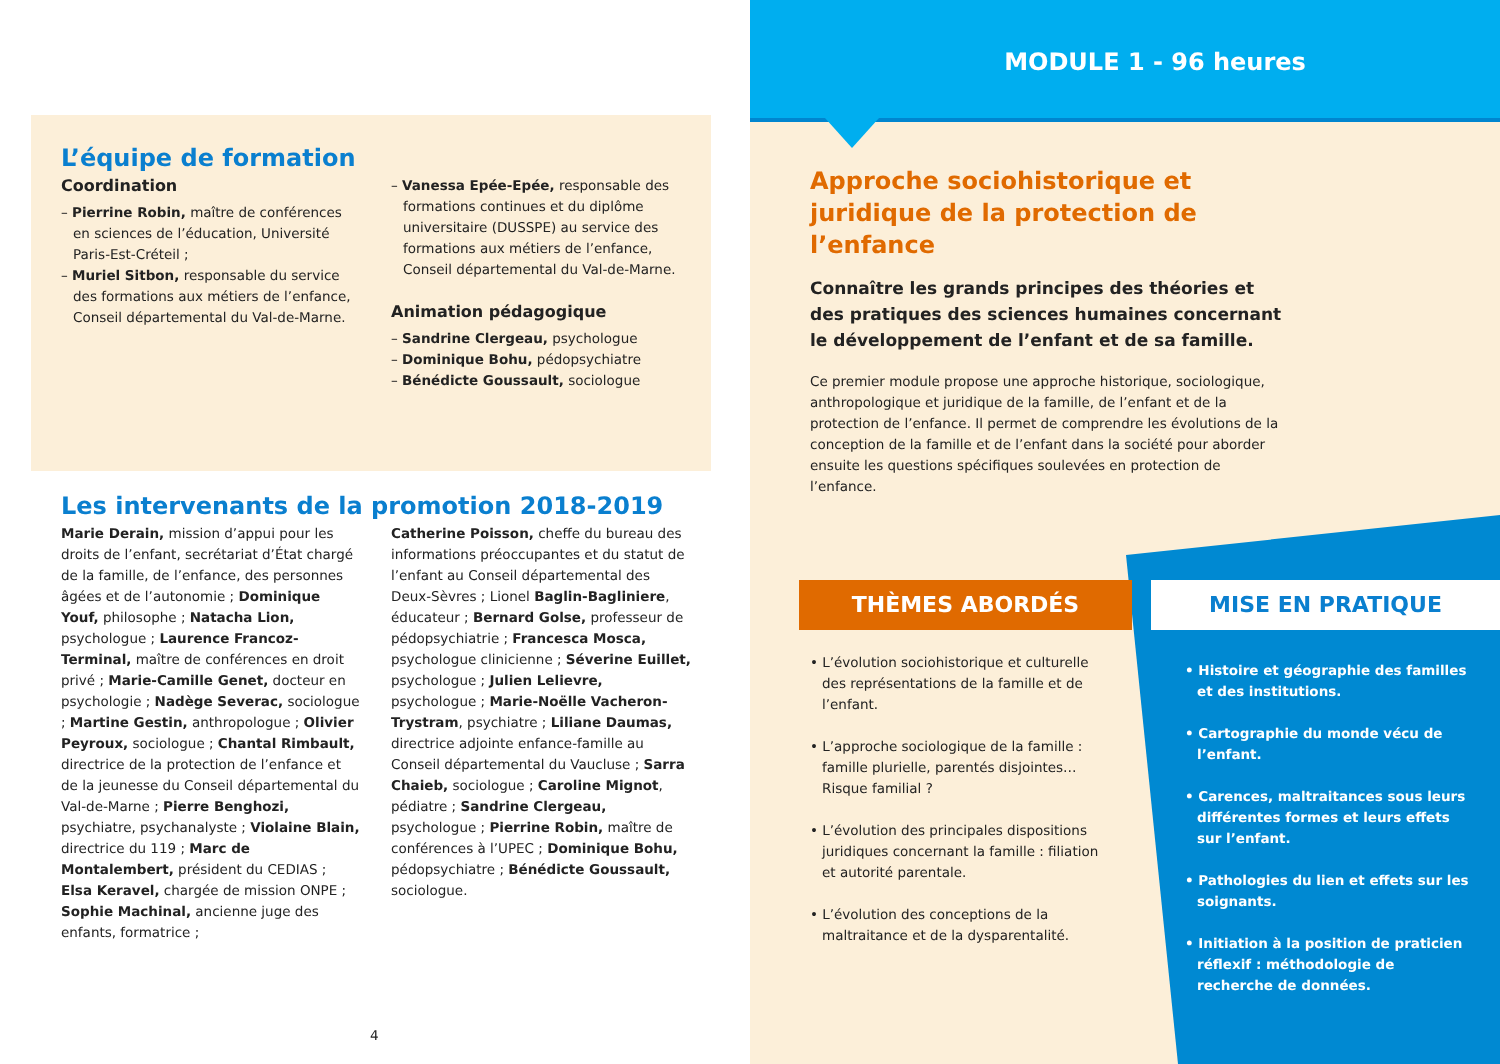L’équipe de formation
Coordination
– Pierrine Robin, maître de conférences en sciences de l’éducation, Université Paris-Est-Créteil ;
– Muriel Sitbon, responsable du service des formations aux métiers de l’enfance, Conseil départemental du Val-de-Marne.
– Vanessa Epée-Epée, responsable des formations continues et du diplôme universitaire (DUSSPE) au service des formations aux métiers de l’enfance, Conseil départemental du Val-de-Marne.
Animation pédagogique
– Sandrine Clergeau, psychologue
– Dominique Bohu, pédopsychiatre
– Bénédicte Goussault, sociologue
Les intervenants de la promotion 2018-2019
Marie Derain, mission d’appui pour les droits de l’enfant, secrétariat d’État chargé de la famille, de l’enfance, des personnes âgées et de l’autonomie ; Dominique Youf, philosophe ; Natacha Lion, psychologue ; Laurence Francoz-Terminal, maître de conférences en droit privé ; Marie-Camille Genet, docteur en psychologie ; Nadège Severac, sociologue ; Martine Gestin, anthropologue ; Olivier Peyroux, sociologue ; Chantal Rimbault, directrice de la protection de l’enfance et de la jeunesse du Conseil départemental du Val-de-Marne ; Pierre Benghozi, psychiatre, psychanalyste ; Violaine Blain, directrice du 119 ; Marc de Montalembert, président du CEDIAS ; Elsa Keravel, chargée de mission ONPE ; Sophie Machinal, ancienne juge des enfants, formatrice ;
Catherine Poisson, cheffe du bureau des informations préoccupantes et du statut de l’enfant au Conseil départemental des Deux-Sèvres ; Lionel Baglin-Bagliniere, éducateur ; Bernard Golse, professeur de pédopsychiatrie ; Francesca Mosca, psychologue clinicienne ; Séverine Euillet, psychologue ; Julien Lelievre, psychologue ; Marie-Noëlle Vacheron-Trystram, psychiatre ; Liliane Daumas, directrice adjointe enfance-famille au Conseil départemental du Vaucluse ; Sarra Chaieb, sociologue ; Caroline Mignot, pédiatre ; Sandrine Clergeau, psychologue ; Pierrine Robin, maître de conférences à l’UPEC ; Dominique Bohu, pédopsychiatre ; Bénédicte Goussault, sociologue.
4
MODULE 1 - 96 heures
Approche sociohistorique et juridique de la protection de l’enfance
Connaître les grands principes des théories et des pratiques des sciences humaines concernant le développement de l’enfant et de sa famille.
Ce premier module propose une approche historique, sociologique, anthropologique et juridique de la famille, de l’enfant et de la protection de l’enfance. Il permet de comprendre les évolutions de la conception de la famille et de l’enfant dans la société pour aborder ensuite les questions spécifiques soulevées en protection de l’enfance.
THÈMES ABORDÉS MISE EN PRATIQUE
• L’évolution sociohistorique et culturelle des représentations de la famille et de l’enfant.
• L’approche sociologique de la famille : famille plurielle, parentés disjointes… Risque familial ?
• L’évolution des principales dispositions juridiques concernant la famille : filiation et autorité parentale.
• L’évolution des conceptions de la maltraitance et de la dysparentalité.
• Histoire et géographie des familles et des institutions.
• Cartographie du monde vécu de l’enfant.
• Carences, maltraitances sous leurs différentes formes et leurs effets sur l’enfant.
• Pathologies du lien et effets sur les soignants.
• Initiation à la position de praticien réflexif : méthodologie de recherche de données.